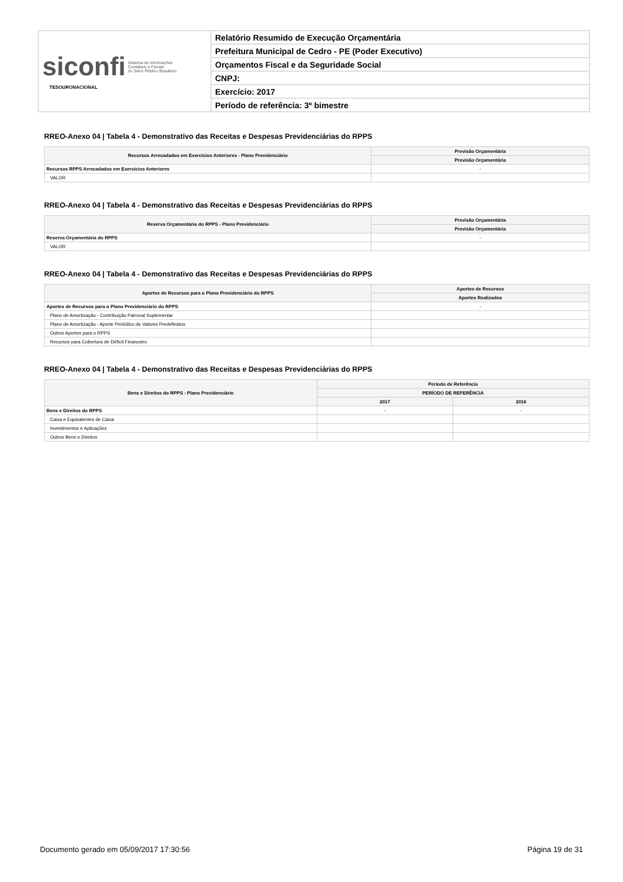| siconfi Sistema de Informações Contábeis e Fiscais do Setor Público Brasileiro TESOURONACIONAL | Relatório Resumido de Execução Orçamentária |
| | Prefeitura Municipal de Cedro - PE (Poder Executivo) |
| | Orçamentos Fiscal e da Seguridade Social |
| | CNPJ: |
| | Exercício: 2017 |
| | Período de referência: 3º bimestre |
RREO-Anexo 04 | Tabela 4 - Demonstrativo das Receitas e Despesas Previdenciárias do RPPS
| Recursos Arrecadados em Exercícios Anteriores - Plano Previdenciário | Previsão Orçamentária |
| --- | --- |
| | Previsão Orçamentária |
| Recursos RPPS Arrecadados em Exercícios Anteriores | - |
| VALOR | |
RREO-Anexo 04 | Tabela 4 - Demonstrativo das Receitas e Despesas Previdenciárias do RPPS
| Reserva Orçamentária do RPPS - Plano Previdenciário | Previsão Orçamentária |
| --- | --- |
| | Previsão Orçamentária |
| Reserva Orçamentária do RPPS | - |
| VALOR | |
RREO-Anexo 04 | Tabela 4 - Demonstrativo das Receitas e Despesas Previdenciárias do RPPS
| Aportes de Recursos para o Plano Previdenciário do RPPS | Aportes de Recursos |
| --- | --- |
| | Aportes Realizados |
| Aportes de Recursos para o Plano Previdenciário do RPPS | - |
| Plano de Amortização - Contribuição Patronal Suplementar | |
| Plano de Amortização - Aporte Periódico de Valores Predefinidos | |
| Outros Aportes para o RPPS | |
| Recursos para Cobertura de Déficit Financeiro | |
RREO-Anexo 04 | Tabela 4 - Demonstrativo das Receitas e Despesas Previdenciárias do RPPS
| Bens e Direitos do RPPS - Plano Previdenciário | Período de Referência | |
| --- | --- | --- |
| | PERÍODO DE REFERÊNCIA | |
| | 2017 | 2016 |
| Bens e Direitos do RPPS | - | - |
| Caixa e Equivalentes de Caixa | | |
| Investimentos e Aplicações | | |
| Outros Bens e Direitos | | |
Documento gerado em 05/09/2017 17:30:56 Página 19 de 31